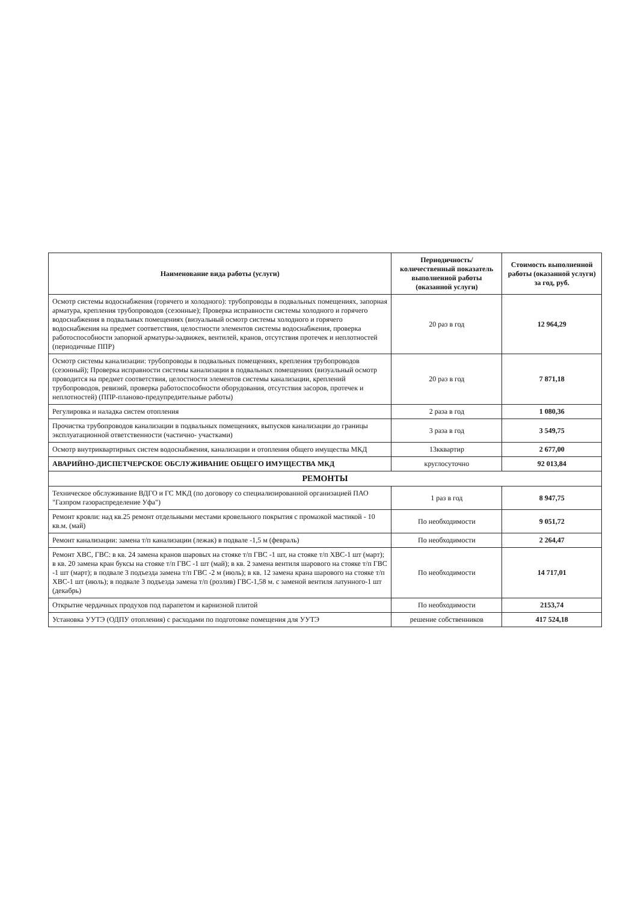| Наименование вида работы (услуги) | Периодичность/ количественный показатель выполненной работы (оказанной услуги) | Стоимость выполненной работы (оказанной услуги) за год, руб. |
| --- | --- | --- |
| Осмотр системы водоснабжения (горячего и холодного): трубопроводы в подвальных помещениях, запорная арматура, крепления трубопроводов (сезонные); Проверка исправности системы холодного и горячего водоснабжения в подвальных помещениях (визуальный осмотр системы холодного и горячего водоснабжения на предмет соответствия, целостности элементов системы водоснабжения, проверка работоспособности запорной арматуры-задвижек, вентилей, кранов, отсутствия протечек и неплотностей (периодичные ППР) | 20 раз в год | 12 964,29 |
| Осмотр системы канализации: трубопроводы в подвальных помещениях, крепления трубопроводов (сезонный); Проверка исправности системы канализации в подвальных помещениях (визуальный осмотр проводится на предмет соответствия, целостности элементов системы канализации, креплений трубопроводов, ревизий, проверка работоспособности оборудования, отсутствия засоров, протечек и неплотностей) (ППР-планово-предупредительные работы) | 20 раз в год | 7 871,18 |
| Регулировка и наладка систем отопления | 2 раза в год | 1 080,36 |
| Прочистка трубопроводов канализации в подвальных помещениях, выпусков канализации до границы эксплуатационной ответственности (частично- участками) | 3 раза в год | 3 549,75 |
| Осмотр внутриквартирных систем водоснабжения, канализации и отопления общего имущества МКД | 13кквартир | 2 677,00 |
| АВАРИЙНО-ДИСПЕТЧЕРСКОЕ ОБСЛУЖИВАНИЕ ОБЩЕГО ИМУЩЕСТВА МКД | круглосуточно | 92 013,84 |
| РЕМОНТЫ | | |
| Техническое обслуживание ВДГО и ГС МКД (по договору со специализированной организацией ПАО "Газпром газораспределение Уфа") | 1 раз в год | 8 947,75 |
| Ремонт кровли: над кв.25 ремонт отдельными местами кровельного покрытия с промазкой мастикой - 10 кв.м. (май) | По необходимости | 9 051,72 |
| Ремонт канализации: замена т/п канализации (лежак) в подвале -1,5 м (февраль) | По необходимости | 2 264,47 |
| Ремонт ХВС, ГВС: в кв. 24 замена кранов шаровых на стояке т/п ГВС -1 шт, на стояке т/п ХВС-1 шт (март); в кв. 20 замена кран буксы на стояке т/п ГВС -1 шт (май); в кв. 2 замена вентиля шарового на стояке т/п ГВС -1 шт (март); в подвале 3 подъезда замена т/п ГВС -2 м (июль); в кв. 12 замена крана шарового на стояке т/п ХВС-1 шт (июль); в подвале 3 подъезда замена т/п (розлив) ГВС-1,58 м. с заменой вентиля латунного-1 шт (декабрь) | По необходимости | 14 717,01 |
| Открытие чердачных продухов под парапетом и карнизной плитой | По необходимости | 2153,74 |
| Установка УУТЭ (ОДПУ отопления) с расходами по подготовке помещения для УУТЭ | решение собственников | 417 524,18 |